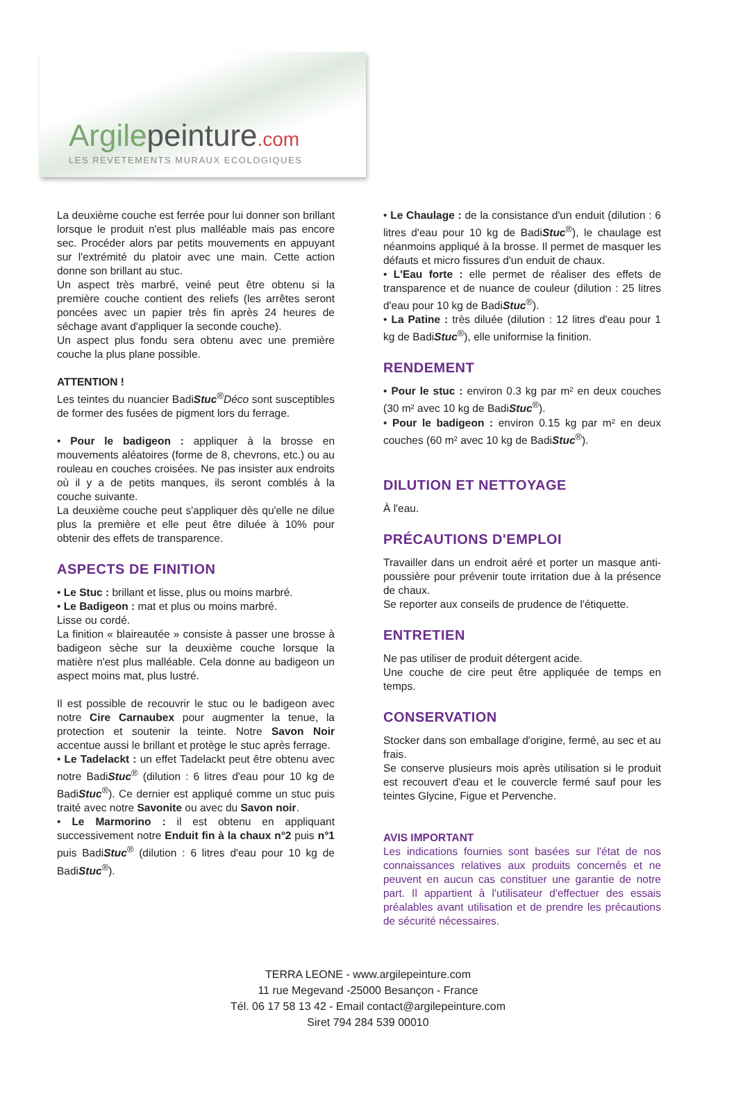Argilepeinture.com
LES REVETEMENTS MURAUX ECOLOGIQUES
La deuxième couche est ferrée pour lui donner son brillant lorsque le produit n'est plus malléable mais pas encore sec. Procéder alors par petits mouvements en appuyant sur l'extrémité du platoir avec une main. Cette action donne son brillant au stuc.
Un aspect très marbré, veiné peut être obtenu si la première couche contient des reliefs (les arrêtes seront poncées avec un papier très fin après 24 heures de séchage avant d'appliquer la seconde couche).
Un aspect plus fondu sera obtenu avec une première couche la plus plane possible.
ATTENTION !
Les teintes du nuancier BadiStuc<sup>®</sup>Déco sont susceptibles de former des fusées de pigment lors du ferrage.
• Pour le badigeon : appliquer à la brosse en mouvements aléatoires (forme de 8, chevrons, etc.) ou au rouleau en couches croisées. Ne pas insister aux endroits où il y a de petits manques, ils seront comblés à la couche suivante.
La deuxième couche peut s'appliquer dès qu'elle ne dilue plus la première et elle peut être diluée à 10% pour obtenir des effets de transparence.
ASPECTS DE FINITION
• Le Stuc : brillant et lisse, plus ou moins marbré.
• Le Badigeon : mat et plus ou moins marbré.
Lisse ou cordé.
La finition « blaireautée » consiste à passer une brosse à badigeon sèche sur la deuxième couche lorsque la matière n'est plus malléable. Cela donne au badigeon un aspect moins mat, plus lustré.
Il est possible de recouvrir le stuc ou le badigeon avec notre Cire Carnaubex pour augmenter la tenue, la protection et soutenir la teinte. Notre Savon Noir accentue aussi le brillant et protège le stuc après ferrage.
• Le Tadelackt : un effet Tadelackt peut être obtenu avec notre BadiStuc<sup>®</sup> (dilution : 6 litres d'eau pour 10 kg de BadiStuc<sup>®</sup>). Ce dernier est appliqué comme un stuc puis traité avec notre Savonite ou avec du Savon noir.
• Le Marmorino : il est obtenu en appliquant successivement notre Enduit fin à la chaux n°2 puis n°1 puis BadiStuc<sup>®</sup> (dilution : 6 litres d'eau pour 10 kg de BadiStuc<sup>®</sup>).
• Le Chaulage : de la consistance d'un enduit (dilution : 6 litres d'eau pour 10 kg de BadiStuc<sup>®</sup>), le chaulage est néanmoins appliqué à la brosse. Il permet de masquer les défauts et micro fissures d'un enduit de chaux.
• L'Eau forte : elle permet de réaliser des effets de transparence et de nuance de couleur (dilution : 25 litres d'eau pour 10 kg de BadiStuc<sup>®</sup>).
• La Patine : très diluée (dilution : 12 litres d'eau pour 1 kg de BadiStuc<sup>®</sup>), elle uniformise la finition.
RENDEMENT
• Pour le stuc : environ 0.3 kg par m² en deux couches (30 m² avec 10 kg de BadiStuc<sup>®</sup>).
• Pour le badigeon : environ 0.15 kg par m² en deux couches (60 m² avec 10 kg de BadiStuc<sup>®</sup>).
DILUTION ET NETTOYAGE
À l'eau.
PRÉCAUTIONS D'EMPLOI
Travailler dans un endroit aéré et porter un masque anti-poussière pour prévenir toute irritation due à la présence de chaux.
Se reporter aux conseils de prudence de l'étiquette.
ENTRETIEN
Ne pas utiliser de produit détergent acide.
Une couche de cire peut être appliquée de temps en temps.
CONSERVATION
Stocker dans son emballage d'origine, fermé, au sec et au frais.
Se conserve plusieurs mois après utilisation si le produit est recouvert d'eau et le couvercle fermé sauf pour les teintes Glycine, Figue et Pervenche.
AVIS IMPORTANT
Les indications fournies sont basées sur l'état de nos connaissances relatives aux produits concernés et ne peuvent en aucun cas constituer une garantie de notre part. Il appartient à l'utilisateur d'effectuer des essais préalables avant utilisation et de prendre les précautions de sécurité nécessaires.
TERRA LEONE - www.argilepeinture.com
11 rue Megevand -25000 Besançon - France
Tél. 06 17 58 13 42 - Email contact@argilepeinture.com
Siret 794 284 539 00010